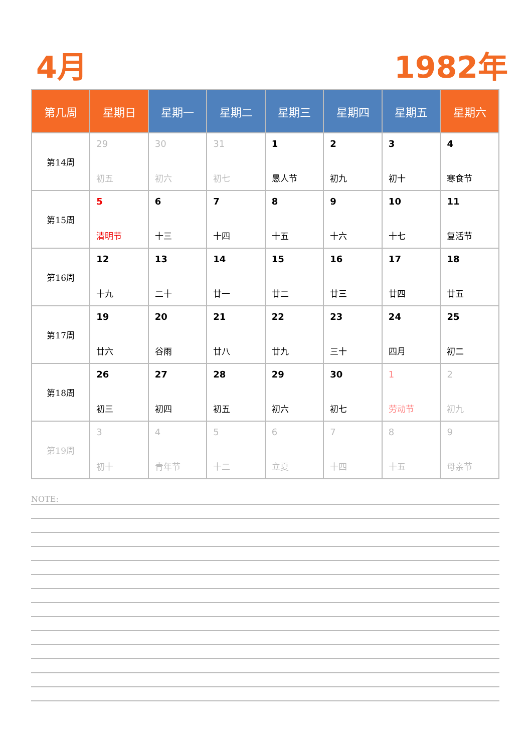4月 1982年
| 第几周 | 星期日 | 星期一 | 星期二 | 星期三 | 星期四 | 星期五 | 星期六 |
| --- | --- | --- | --- | --- | --- | --- | --- |
| 第14周 | 29 初五 | 30 初六 | 31 初七 | 1 愚人节 | 2 初九 | 3 初十 | 4 寒食节 |
| 第15周 | 5 清明节 | 6 十三 | 7 十四 | 8 十五 | 9 十六 | 10 十七 | 11 复活节 |
| 第16周 | 12 十九 | 13 二十 | 14 廿一 | 15 廿二 | 16 廿三 | 17 廿四 | 18 廿五 |
| 第17周 | 19 廿六 | 20 谷雨 | 21 廿八 | 22 廿九 | 23 三十 | 24 四月 | 25 初二 |
| 第18周 | 26 初三 | 27 初四 | 28 初五 | 29 初六 | 30 初七 | 1 劳动节 | 2 初九 |
| 第19周 | 3 初十 | 4 青年节 | 5 十二 | 6 立夏 | 7 十四 | 8 十五 | 9 母亲节 |
NOTE: